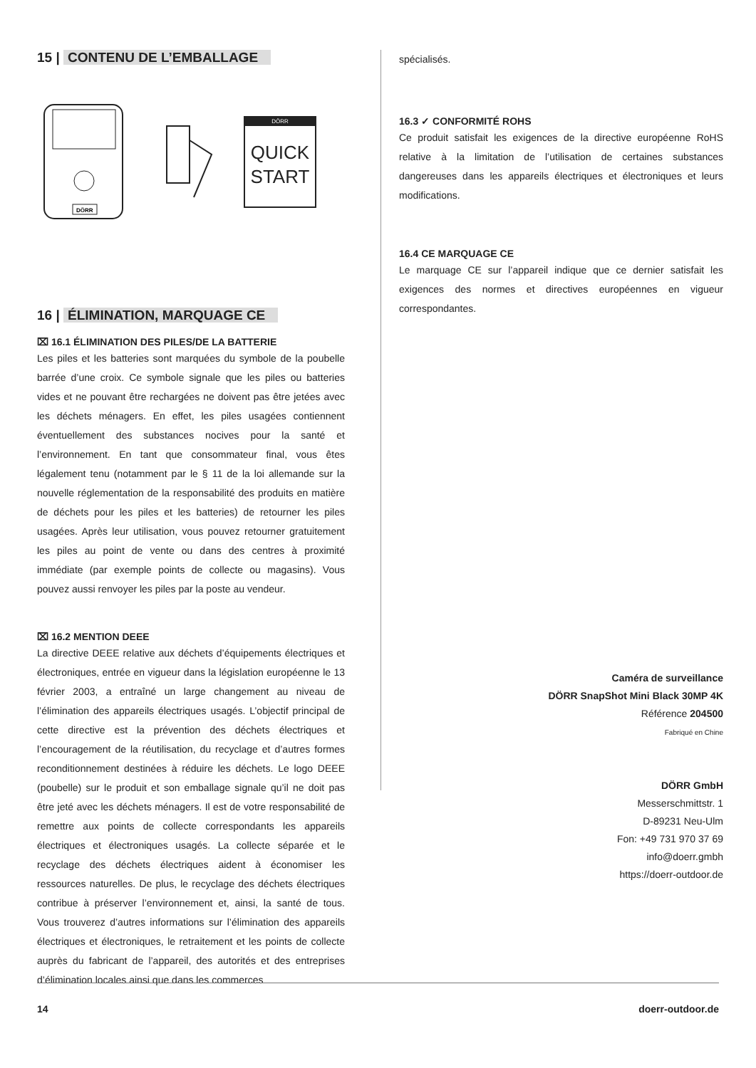15 | CONTENU DE L’EMBALLAGE
DÖRR
DÖRR
QUICK
START
16 | ÉLIMINATION, MARQUAGE CE
⌧ 16.1 ÉLIMINATION DES PILES/DE LA BATTERIE
Les piles et les batteries sont marquées du symbole de la poubelle barrée d’une croix. Ce symbole signale que les piles ou batteries vides et ne pouvant être rechargées ne doivent pas être jetées avec les déchets ménagers. En effet, les piles usagées contiennent éventuellement des substances nocives pour la santé et l’environnement. En tant que consommateur final, vous êtes légalement tenu (notamment par le § 11 de la loi allemande sur la nouvelle réglementation de la responsabilité des produits en matière de déchets pour les piles et les batteries) de retourner les piles usagées. Après leur utilisation, vous pouvez retourner gratuitement les piles au point de vente ou dans des centres à proximité immédiate (par exemple points de collecte ou magasins). Vous pouvez aussi renvoyer les piles par la poste au vendeur.
⌧ 16.2 MENTION DEEE
La directive DEEE relative aux déchets d’équipements électriques et électroniques, entrée en vigueur dans la législation européenne le 13 février 2003, a entraîné un large changement au niveau de l’élimination des appareils électriques usagés. L’objectif principal de cette directive est la prévention des déchets électriques et l’encouragement de la réutilisation, du recyclage et d’autres formes reconditionnement destinées à réduire les déchets. Le logo DEEE (poubelle) sur le produit et son emballage signale qu’il ne doit pas être jeté avec les déchets ménagers. Il est de votre responsabilité de remettre aux points de collecte correspondants les appareils électriques et électroniques usagés. La collecte séparée et le recyclage des déchets électriques aident à économiser les ressources naturelles. De plus, le recyclage des déchets électriques contribue à préserver l’environnement et, ainsi, la santé de tous. Vous trouverez d’autres informations sur l’élimination des appareils électriques et électroniques, le retraitement et les points de collecte auprès du fabricant de l’appareil, des autorités et des entreprises d’élimination locales ainsi que dans les commerces
spécialisés.
16.3 ✓ CONFORMITÉ ROHS
Ce produit satisfait les exigences de la directive européenne RoHS relative à la limitation de l’utilisation de certaines substances dangereuses dans les appareils électriques et électroniques et leurs modifications.
16.4 CE MARQUAGE CE
Le marquage CE sur l’appareil indique que ce dernier satisfait les exigences des normes et directives européennes en vigueur correspondantes.
Caméra de surveillance
DÖRR SnapShot Mini Black 30MP 4K
Référence 204500
Fabriqué en Chine
DÖRR GmbH
Messerschmittstr. 1
D-89231 Neu-Ulm
Fon: +49 731 970 37 69
info@doerr.gmbh
https://doerr-outdoor.de
14 doerr-outdoor.de